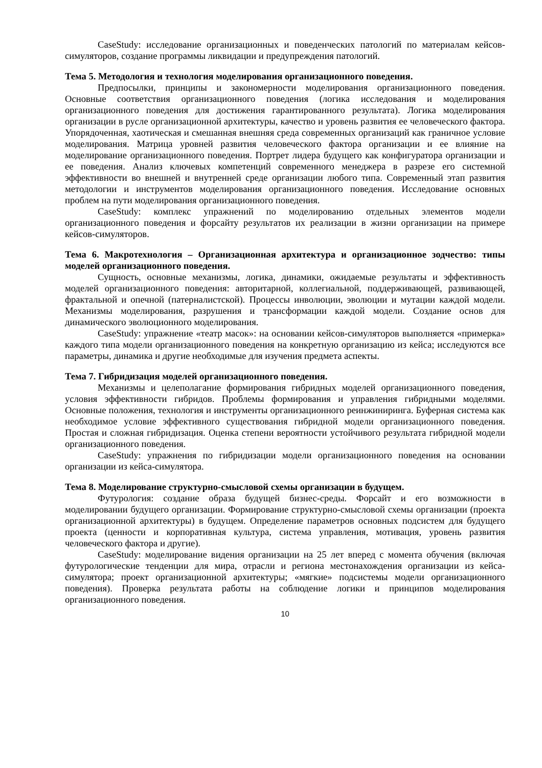CaseStudy: исследование организационных и поведенческих патологий по материалам кейсов-симуляторов, создание программы ликвидации и предупреждения патологий.
Тема 5. Методология и технология моделирования организационного поведения.
Предпосылки, принципы и закономерности моделирования организационного поведения. Основные соответствия организационного поведения (логика исследования и моделирования организационного поведения для достижения гарантированного результата). Логика моделирования организации в русле организационной архитектуры, качество и уровень развития ее человеческого фактора. Упорядоченная, хаотическая и смешанная внешняя среда современных организаций как граничное условие моделирования. Матрица уровней развития человеческого фактора организации и ее влияние на моделирование организационного поведения. Портрет лидера будущего как конфигуратора организации и ее поведения. Анализ ключевых компетенций современного менеджера в разрезе его системной эффективности во внешней и внутренней среде организации любого типа. Современный этап развития методологии и инструментов моделирования организационного поведения. Исследование основных проблем на пути моделирования организационного поведения.
CaseStudy: комплекс упражнений по моделированию отдельных элементов модели организационного поведения и форсайту результатов их реализации в жизни организации на примере кейсов-симуляторов.
Тема 6. Макротехнология – Организационная архитектура и организационное зодчество: типы моделей организационного поведения.
Сущность, основные механизмы, логика, динамики, ожидаемые результаты и эффективность моделей организационного поведения: авторитарной, коллегиальной, поддерживающей, развивающей, фрактальной и опечной (патерналистской). Процессы инволюции, эволюции и мутации каждой модели. Механизмы моделирования, разрушения и трансформации каждой модели. Создание основ для динамического эволюционного моделирования.
CaseStudy: упражнение «театр масок»: на основании кейсов-симуляторов выполняется «примерка» каждого типа модели организационного поведения на конкретную организацию из кейса; исследуются все параметры, динамика и другие необходимые для изучения предмета аспекты.
Тема 7. Гибридизация моделей организационного поведения.
Механизмы и целеполагание формирования гибридных моделей организационного поведения, условия эффективности гибридов. Проблемы формирования и управления гибридными моделями. Основные положения, технология и инструменты организационного реинжиниринга. Буферная система как необходимое условие эффективного существования гибридной модели организационного поведения. Простая и сложная гибридизация. Оценка степени вероятности устойчивого результата гибридной модели организационного поведения.
CaseStudy: упражнения по гибридизации модели организационного поведения на основании организации из кейса-симулятора.
Тема 8. Моделирование структурно-смысловой схемы организации в будущем.
Футурология: создание образа будущей бизнес-среды. Форсайт и его возможности в моделировании будущего организации. Формирование структурно-смысловой схемы организации (проекта организационной архитектуры) в будущем. Определение параметров основных подсистем для будущего проекта (ценности и корпоративная культура, система управления, мотивация, уровень развития человеческого фактора и другие).
CaseStudy: моделирование видения организации на 25 лет вперед с момента обучения (включая футурологические тенденции для мира, отрасли и региона местонахождения организации из кейса-симулятора; проект организационной архитектуры; «мягкие» подсистемы модели организационного поведения). Проверка результата работы на соблюдение логики и принципов моделирования организационного поведения.
10